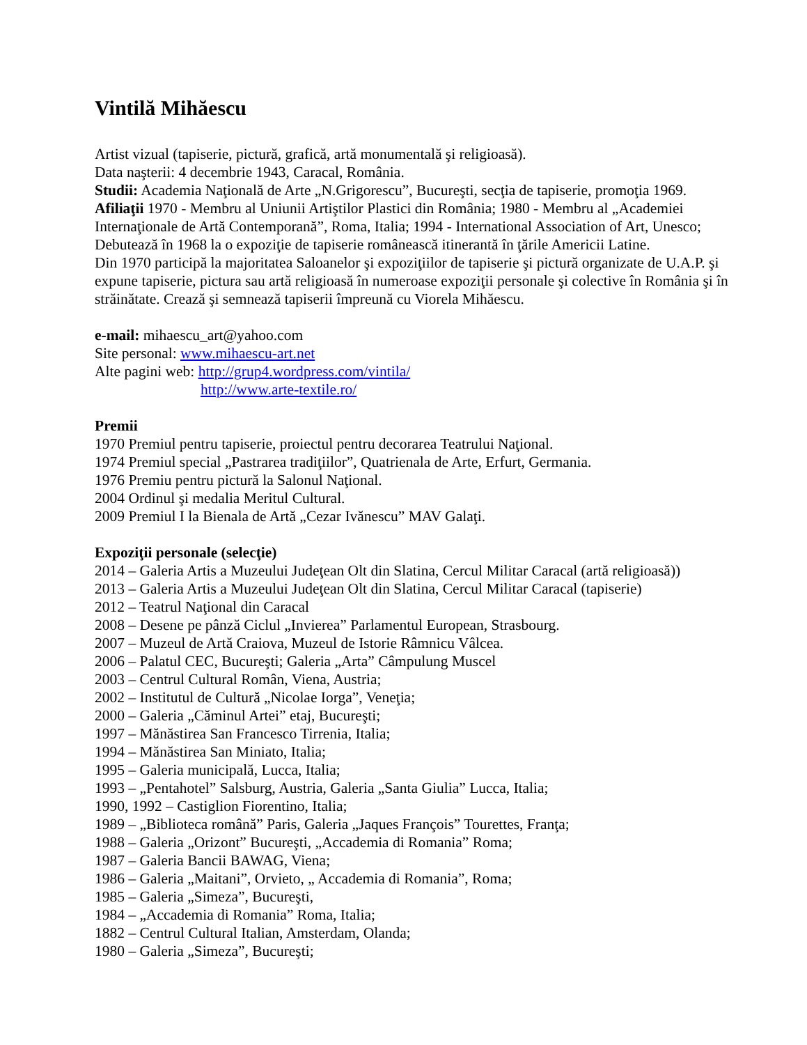Vintilă Mihăescu
Artist vizual (tapiserie, pictură, grafică, artă monumentală şi religioasă).
Data naşterii: 4 decembrie 1943, Caracal, România.
Studii: Academia Naţională de Arte „N.Grigorescu”, Bucureşti, secţia de tapiserie, promoţia 1969.
Afiliaţii 1970 - Membru al Uniunii Artiştilor Plastici din România; 1980 - Membru al „Academiei Internaţionale de Artă Contemporană”, Roma, Italia; 1994 - International Association of Art, Unesco;
Debutează în 1968 la o expoziţie de tapiserie românească itinerantă în ţările Americii Latine.
Din 1970 participă la majoritatea Saloanelor şi expoziţiilor de tapiserie şi pictură organizate de U.A.P. şi expune tapiserie, pictura sau artă religioasă în numeroase expoziţii personale şi colective în România şi în străinătate. Crează şi semnează tapiserii împreună cu Viorela Mihăescu.
e-mail: mihaescu_art@yahoo.com
Site personal: www.mihaescu-art.net
Alte pagini web: http://grup4.wordpress.com/vintila/
http://www.arte-textile.ro/
Premii
1970 Premiul pentru tapiserie, proiectul pentru decorarea Teatrului Naţional.
1974 Premiul special „Pastrarea tradiţiilor”, Quatrienala de Arte, Erfurt, Germania.
1976 Premiu pentru pictură la Salonul Naţional.
2004 Ordinul şi medalia Meritul Cultural.
2009 Premiul I la Bienala de Artă „Cezar Ivănescu” MAV Galaţi.
Expoziţii personale (selecţie)
2014 – Galeria Artis a Muzeului Judeţean Olt din Slatina, Cercul Militar Caracal (artă religioasă))
2013 – Galeria Artis a Muzeului Judeţean Olt din Slatina, Cercul Militar Caracal (tapiserie)
2012 – Teatrul Naţional din Caracal
2008 – Desene pe pânză Ciclul „Invierea” Parlamentul European, Strasbourg.
2007 – Muzeul de Artă Craiova, Muzeul de Istorie Râmnicu Vâlcea.
2006 – Palatul CEC, Bucureşti; Galeria „Arta” Câmpulung Muscel
2003 – Centrul Cultural Român, Viena, Austria;
2002 – Institutul de Cultură „Nicolae Iorga”, Veneţia;
2000 – Galeria „Căminul Artei” etaj, Bucureşti;
1997 – Mănăstirea San Francesco Tirrenia, Italia;
1994 – Mănăstirea San Miniato, Italia;
1995 – Galeria municipală, Lucca, Italia;
1993 – „Pentahotel” Salsburg, Austria, Galeria „Santa Giulia” Lucca, Italia;
1990, 1992 – Castiglion Fiorentino, Italia;
1989 – „Biblioteca română” Paris, Galeria „Jaques François” Tourettes, Franţa;
1988 – Galeria „Orizont” Bucureşti, „Accademia di Romania” Roma;
1987 – Galeria Bancii BAWAG, Viena;
1986 – Galeria „Maitani”, Orvieto, „ Accademia di Romania”, Roma;
1985 – Galeria „Simeza”, Bucureşti,
1984 – „Accademia di Romania” Roma, Italia;
1882 – Centrul Cultural Italian, Amsterdam, Olanda;
1980 – Galeria „Simeza”, Bucureşti;